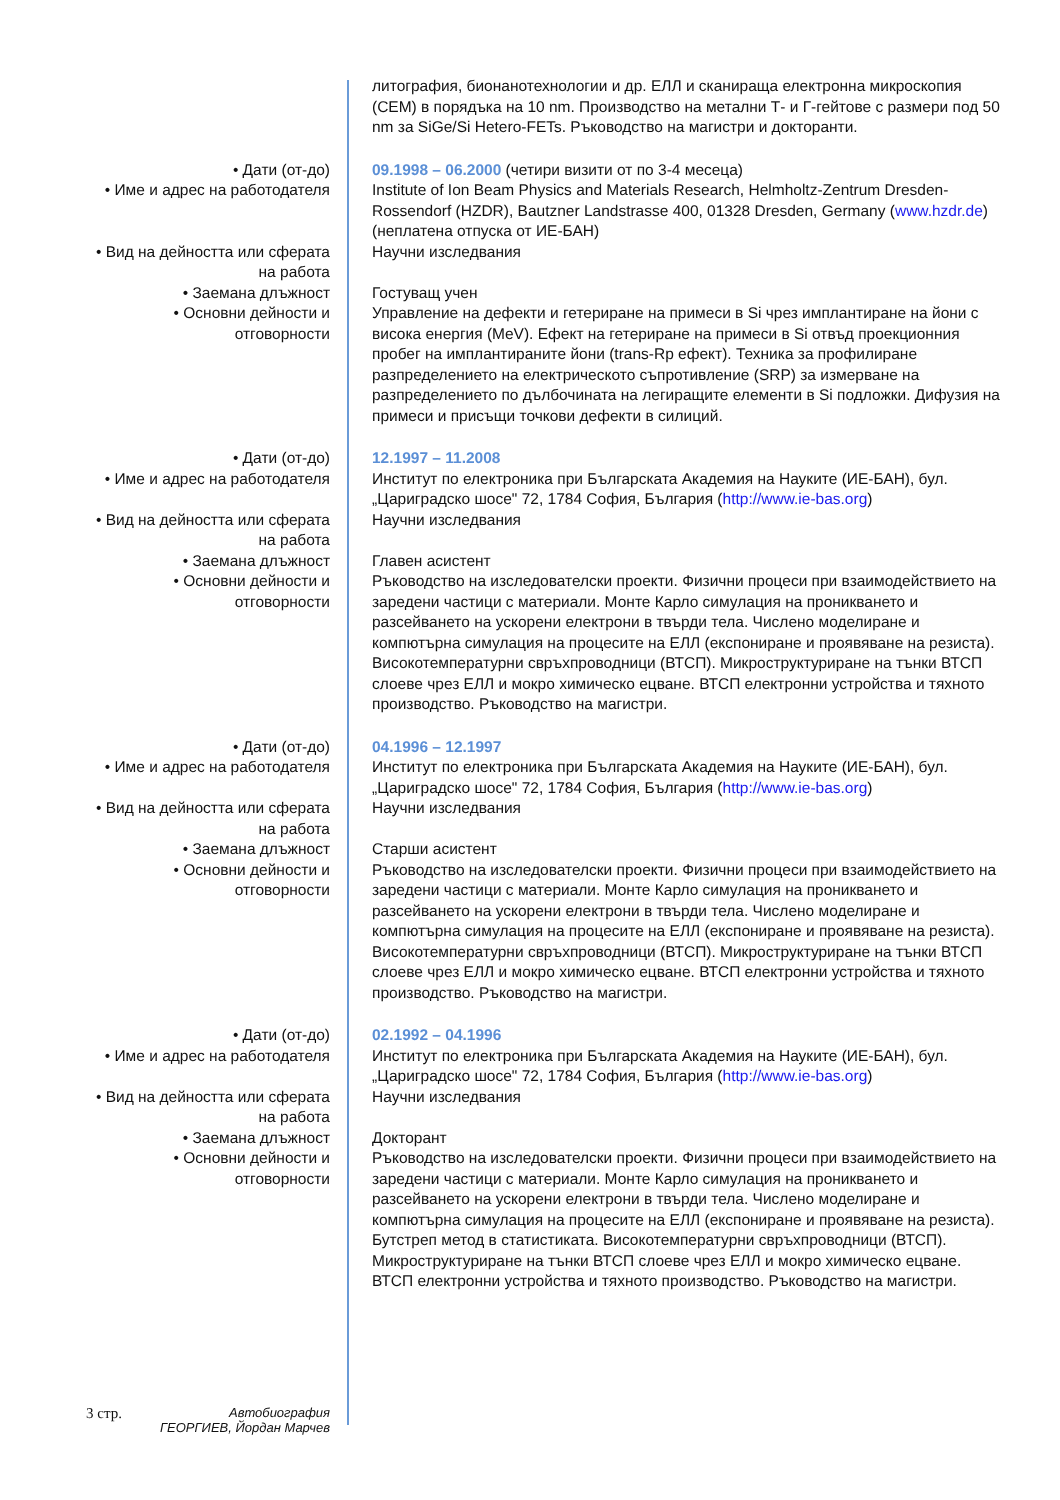| | литография, бионанотехнологии и др. ЕЛЛ и сканираща електронна микроскопия (СЕМ) в порядъка на 10 nm. Производство на метални Т- и Г-гейтове с размери под 50 nm за SiGe/Si Hetero-FETs. Ръководство на магистри и докторанти. |
| • Дати (от-до) | 09.1998 – 06.2000 (четири визити от по 3-4 месеца) |
| • Име и адрес на работодателя | Institute of Ion Beam Physics and Materials Research, Helmholtz-Zentrum Dresden-Rossendorf (HZDR), Bautzner Landstrasse 400, 01328 Dresden, Germany ( www.hzdr.de ) (неплатена отпуска от ИЕ-БАН) |
| • Вид на дейността или сферата на работа | Научни изследвания |
| • Заемана длъжност | Гостуващ учен |
| • Основни дейности и отговорности | Управление на дефекти и гетериране на примеси в Si чрез имплантиране на йони с висока енергия (MeV). Ефект на гетериране на примеси в Si отвъд проекционния пробег на имплантираните йони (trans-Rp ефект). Техника за профилиране разпределението на електрическото съпротивление (SRP) за измерване на разпределението по дълбочината на легиращите елементи в Si подложки. Дифузия на примеси и присъщи точкови дефекти в силиций. |
| • Дати (от-до) | 12.1997 – 11.2008 |
| • Име и адрес на работодателя | Институт по електроника при Българската Академия на Науките (ИЕ-БАН), бул. „Цариградско шосе" 72, 1784 София, България ( http://www.ie-bas.org ) |
| • Вид на дейността или сферата на работа | Научни изследвания |
| • Заемана длъжност | Главен асистент |
| • Основни дейности и отговорности | Ръководство на изследователски проекти. Физични процеси при взаимодействието на заредени частици с материали. Монте Карло симулация на проникването и разсейването на ускорени електрони в твърди тела. Числено моделиране и компютърна симулация на процесите на ЕЛЛ (експониране и проявяване на резиста). Високотемпературни свръхпроводници (ВТСП). Микроструктуриране на тънки ВТСП слоеве чрез ЕЛЛ и мокро химическо ецване. ВТСП електронни устройства и тяхното производство. Ръководство на магистри. |
| • Дати (от-до) | 04.1996 – 12.1997 |
| • Име и адрес на работодателя | Институт по електроника при Българската Академия на Науките (ИЕ-БАН), бул. „Цариградско шосе" 72, 1784 София, България ( http://www.ie-bas.org ) |
| • Вид на дейността или сферата на работа | Научни изследвания |
| • Заемана длъжност | Старши асистент |
| • Основни дейности и отговорности | Ръководство на изследователски проекти. Физични процеси при взаимодействието на заредени частици с материали. Монте Карло симулация на проникването и разсейването на ускорени електрони в твърди тела. Числено моделиране и компютърна симулация на процесите на ЕЛЛ (експониране и проявяване на резиста). Високотемпературни свръхпроводници (ВТСП). Микроструктуриране на тънки ВТСП слоеве чрез ЕЛЛ и мокро химическо ецване. ВТСП електронни устройства и тяхното производство. Ръководство на магистри. |
| • Дати (от-до) | 02.1992 – 04.1996 |
| • Име и адрес на работодателя | Институт по електроника при Българската Академия на Науките (ИЕ-БАН), бул. „Цариградско шосе" 72, 1784 София, България ( http://www.ie-bas.org ) |
| • Вид на дейността или сферата на работа | Научни изследвания |
| • Заемана длъжност | Докторант |
| • Основни дейности и отговорности | Ръководство на изследователски проекти. Физични процеси при взаимодействието на заредени частици с материали. Монте Карло симулация на проникването и разсейването на ускорени електрони в твърди тела. Числено моделиране и компютърна симулация на процесите на ЕЛЛ (експониране и проявяване на резиста). Бутстреп метод в статистиката. Високотемпературни свръхпроводници (ВТСП). Микроструктуриране на тънки ВТСП слоеве чрез ЕЛЛ и мокро химическо ецване. ВТСП електронни устройства и тяхното производство. Ръководство на магистри. |
3 стр.
Автобиография
ГЕОРГИЕВ, Йордан Марчев